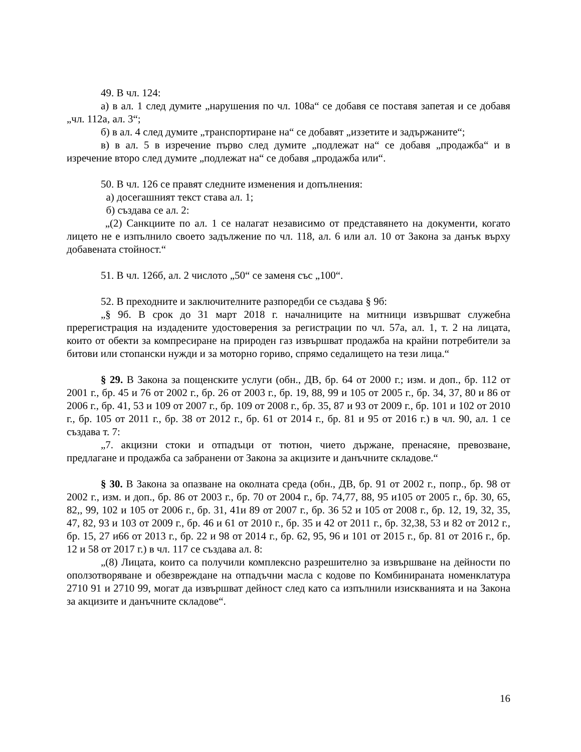49. В чл. 124:
а) в ал. 1 след думите „нарушения по чл. 108а“ се добавя се поставя запетая и се добавя „чл. 112а, ал. 3“;
б) в ал. 4 след думите „транспортиране на“ се добавят „иззетите и задържаните“;
в) в ал. 5 в изречение първо след думите „подлежат на“ се добавя „продажба“ и в изречение второ след думите „подлежат на“ се добавя „продажба или“.
50. В чл. 126 се правят следните изменения и допълнения:
а) досегашният текст става ал. 1;
б) създава се ал. 2:
„(2) Санкциите по ал. 1 се налагат независимо от представянето на документи, когато лицето не е изпълнило своето задължение по чл. 118, ал. 6 или ал. 10 от Закона за данък върху добавената стойност.“
51. В чл. 126б, ал. 2 числото „50“ се заменя със „100“.
52. В преходните и заключителните разпоредби се създава § 9б:
„§ 9б. В срок до 31 март 2018 г. началниците на митници извършват служебна пререгистрация на издадените удостоверения за регистрации по чл. 57а, ал. 1, т. 2 на лицата, които от обекти за компресиране на природен газ извършват продажба на крайни потребители за битови или стопански нужди и за моторно гориво, спрямо седалището на тези лица.“
§ 29. В Закона за пощенските услуги (обн., ДВ, бр. 64 от 2000 г.; изм. и доп., бр. 112 от 2001 г., бр. 45 и 76 от 2002 г., бр. 26 от 2003 г., бр. 19, 88, 99 и 105 от 2005 г., бр. 34, 37, 80 и 86 от 2006 г., бр. 41, 53 и 109 от 2007 г., бр. 109 от 2008 г., бр. 35, 87 и 93 от 2009 г., бр. 101 и 102 от 2010 г., бр. 105 от 2011 г., бр. 38 от 2012 г., бр. 61 от 2014 г., бр. 81 и 95 от 2016 г.) в чл. 90, ал. 1 се създава т. 7:
„7. акцизни стоки и отпадъци от тютюн, чието държане, пренасяне, превозване, предлагане и продажба са забранени от Закона за акцизите и данъчните складове.“
§ 30. В Закона за опазване на околната среда (обн., ДВ, бр. 91 от 2002 г., попр., бр. 98 от 2002 г., изм. и доп., бр. 86 от 2003 г., бр. 70 от 2004 г., бр. 74,77, 88, 95 и105 от 2005 г., бр. 30, 65, 82,, 99, 102 и 105 от 2006 г., бр. 31, 41и 89 от 2007 г., бр. 36 52 и 105 от 2008 г., бр. 12, 19, 32, 35, 47, 82, 93 и 103 от 2009 г., бр. 46 и 61 от 2010 г., бр. 35 и 42 от 2011 г., бр. 32,38, 53 и 82 от 2012 г., бр. 15, 27 и66 от 2013 г., бр. 22 и 98 от 2014 г., бр. 62, 95, 96 и 101 от 2015 г., бр. 81 от 2016 г., бр. 12 и 58 от 2017 г.) в чл. 117 се създава ал. 8:
„(8) Лицата, които са получили комплексно разрешително за извършване на дейности по оползотворяване и обезвреждане на отпадъчни масла с кодове по Комбинираната номенклатура 2710 91 и 2710 99, могат да извършват дейност след като са изпълнили изискванията и на Закона за акцизите и данъчните складове“.
16